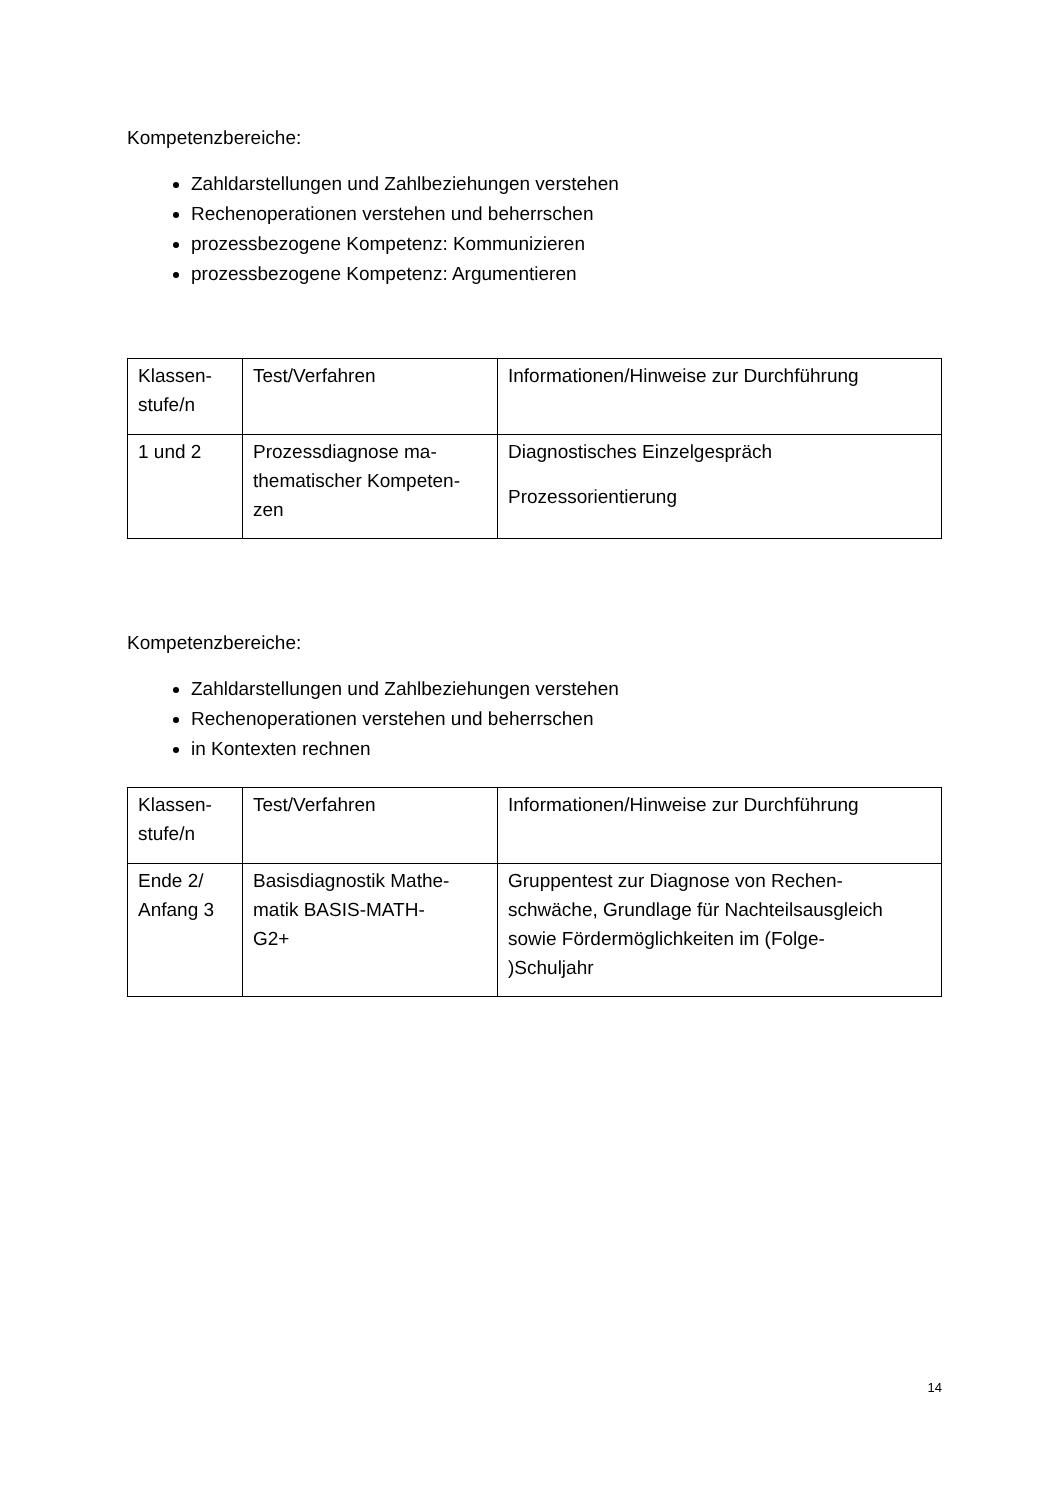Kompetenzbereiche:
Zahldarstellungen und Zahlbeziehungen verstehen
Rechenoperationen verstehen und beherrschen
prozessbezogene Kompetenz: Kommunizieren
prozessbezogene Kompetenz: Argumentieren
| Klassen- stufe/n | Test/Verfahren | Informationen/Hinweise zur Durchführung |
| 1 und 2 | Prozessdiagnose ma- thematischer Kompeten- zen | Diagnostisches Einzelgespräch Prozessorientierung |
Kompetenzbereiche:
Zahldarstellungen und Zahlbeziehungen verstehen
Rechenoperationen verstehen und beherrschen
in Kontexten rechnen
| Klassen- stufe/n | Test/Verfahren | Informationen/Hinweise zur Durchführung |
| Ende 2/ Anfang 3 | Basisdiagnostik Mathe- matik BASIS-MATH- G2+ | Gruppentest zur Diagnose von Rechen- schwäche, Grundlage für Nachteilsausgleich sowie Fördermöglichkeiten im (Folge- )Schuljahr |
14